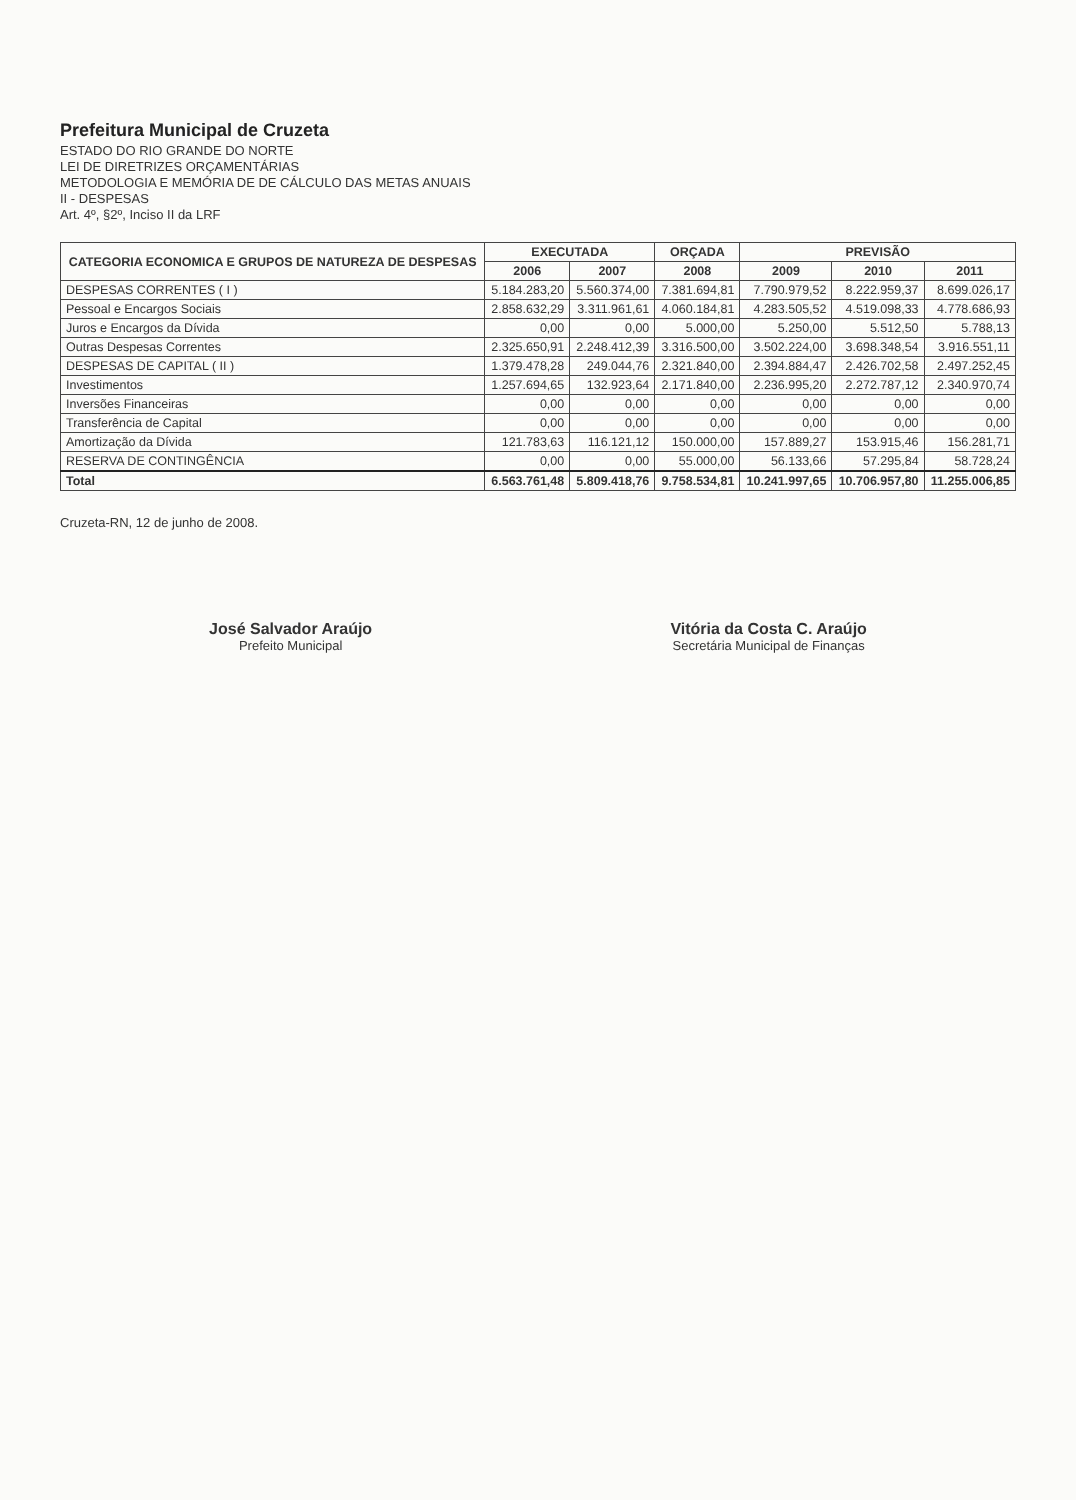Prefeitura Municipal de Cruzeta
ESTADO DO RIO GRANDE DO NORTE
LEI DE DIRETRIZES ORÇAMENTÁRIAS
METODOLOGIA E MEMÓRIA DE DE CÁLCULO DAS METAS ANUAIS
II - DESPESAS
Art. 4º, §2º, Inciso II da LRF
| CATEGORIA ECONOMICA E GRUPOS DE NATUREZA DE DESPESAS | EXECUTADA | | ORÇADA | PREVISÃO | | |
| --- | --- | --- | --- | --- | --- | --- |
| | 2006 | 2007 | 2008 | 2009 | 2010 | 2011 |
| DESPESAS CORRENTES ( I ) | 5.184.283,20 | 5.560.374,00 | 7.381.694,81 | 7.790.979,52 | 8.222.959,37 | 8.699.026,17 |
| Pessoal e Encargos Sociais | 2.858.632,29 | 3.311.961,61 | 4.060.184,81 | 4.283.505,52 | 4.519.098,33 | 4.778.686,93 |
| Juros e Encargos da Dívida | 0,00 | 0,00 | 5.000,00 | 5.250,00 | 5.512,50 | 5.788,13 |
| Outras Despesas Correntes | 2.325.650,91 | 2.248.412,39 | 3.316.500,00 | 3.502.224,00 | 3.698.348,54 | 3.916.551,11 |
| DESPESAS DE CAPITAL ( II ) | 1.379.478,28 | 249.044,76 | 2.321.840,00 | 2.394.884,47 | 2.426.702,58 | 2.497.252,45 |
| Investimentos | 1.257.694,65 | 132.923,64 | 2.171.840,00 | 2.236.995,20 | 2.272.787,12 | 2.340.970,74 |
| Inversões Financeiras | 0,00 | 0,00 | 0,00 | 0,00 | 0,00 | 0,00 |
| Transferência de Capital | 0,00 | 0,00 | 0,00 | 0,00 | 0,00 | 0,00 |
| Amortização da Dívida | 121.783,63 | 116.121,12 | 150.000,00 | 157.889,27 | 153.915,46 | 156.281,71 |
| RESERVA DE CONTINGÊNCIA | 0,00 | 0,00 | 55.000,00 | 56.133,66 | 57.295,84 | 58.728,24 |
| Total | 6.563.761,48 | 5.809.418,76 | 9.758.534,81 | 10.241.997,65 | 10.706.957,80 | 11.255.006,85 |
Cruzeta-RN, 12 de junho de 2008.
José Salvador Araújo
Prefeito Municipal
Vitória da Costa C. Araújo
Secretária Municipal de Finanças